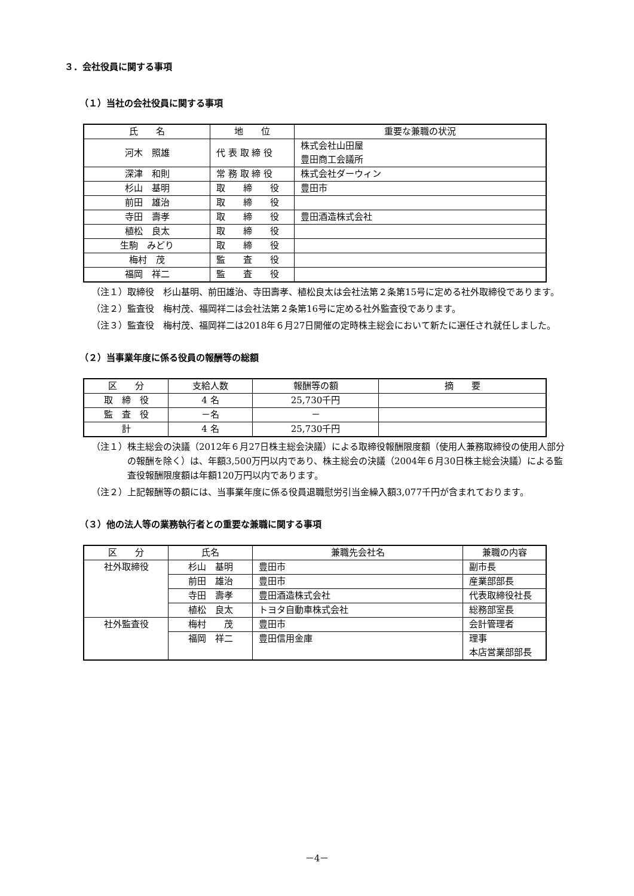３．会社役員に関する事項
（１）当社の会社役員に関する事項
| 氏 名 | 地 位 | 重要な兼職の状況 |
| --- | --- | --- |
| 河木 照雄 | 代 表 取 締 役 | 株式会社山田屋 豊田商工会議所 |
| 深津 和則 | 常 務 取 締 役 | 株式会社ダーウィン |
| 杉山 基明 | 取 締 役 | 豊田市 |
| 前田 雄治 | 取 締 役 | |
| 寺田 壽孝 | 取 締 役 | 豊田酒造株式会社 |
| 植松 良太 | 取 締 役 | |
| 生駒 みどり | 取 締 役 | |
| 梅村 茂 | 監 査 役 | |
| 福岡 祥二 | 監 査 役 | |
（注１）取締役　杉山基明、前田雄治、寺田壽孝、植松良太は会社法第２条第15号に定める社外取締役であります。
（注２）監査役　梅村茂、福岡祥二は会社法第２条第16号に定める社外監査役であります。
（注３）監査役　梅村茂、福岡祥二は2018年６月27日開催の定時株主総会において新たに選任され就任しました。
（２）当事業年度に係る役員の報酬等の総額
| 区 分 | 支給人数 | 報酬等の額 | 摘 要 |
| --- | --- | --- | --- |
| 取 締 役 | 4 名 | 25,730千円 | |
| 監 査 役 | －名 | － | |
| 計 | 4 名 | 25,730千円 | |
（注１）株主総会の決議（2012年６月27日株主総会決議）による取締役報酬限度額（使用人兼務取締役の使用人部分の報酬を除く）は、年額3,500万円以内であり、株主総会の決議（2004年６月30日株主総会決議）による監査役報酬限度額は年額120万円以内であります。
（注２）上記報酬等の額には、当事業年度に係る役員退職慰労引当金繰入額3,077千円が含まれております。
（３）他の法人等の業務執行者との重要な兼職に関する事項
| 区 分 | 氏名 | 兼職先会社名 | 兼職の内容 |
| --- | --- | --- | --- |
| 社外取締役 | 杉山 基明 | 豊田市 | 副市長 |
| | 前田 雄治 | 豊田市 | 産業部部長 |
| | 寺田 壽孝 | 豊田酒造株式会社 | 代表取締役社長 |
| | 植松 良太 | トヨタ自動車株式会社 | 総務部室長 |
| 社外監査役 | 梅村 茂 | 豊田市 | 会計管理者 |
| | 福岡 祥二 | 豊田信用金庫 | 理事 本店営業部部長 |
－4－